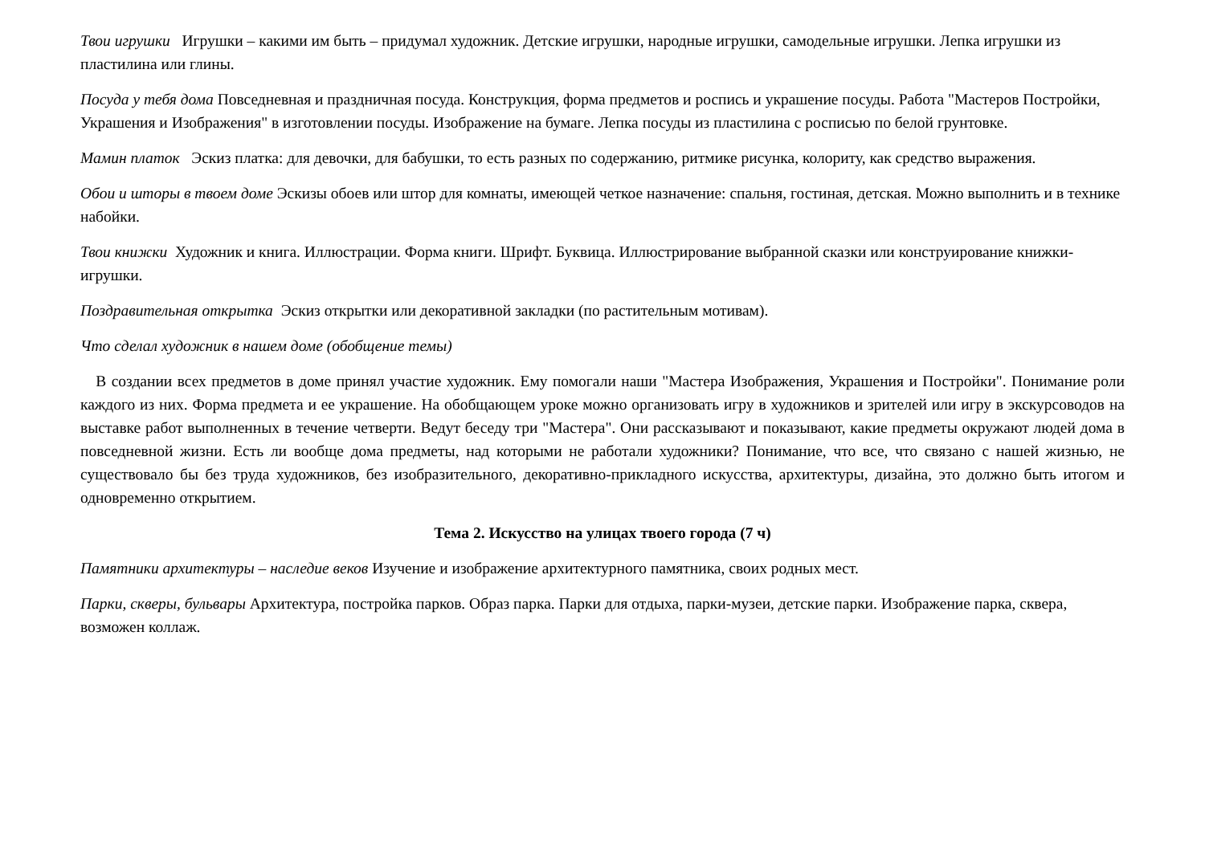Твои игрушки Игрушки – какими им быть – придумал художник. Детские игрушки, народные игрушки, самодельные игрушки. Лепка игрушки из пластилина или глины.
Посуда у тебя дома Повседневная и праздничная посуда. Конструкция, форма предметов и роспись и украшение посуды. Работа "Мастеров Постройки, Украшения и Изображения" в изготовлении посуды. Изображение на бумаге. Лепка посуды из пластилина с росписью по белой грунтовке.
Мамин платок Эскиз платка: для девочки, для бабушки, то есть разных по содержанию, ритмике рисунка, колориту, как средство выражения.
Обои и шторы в твоем доме Эскизы обоев или штор для комнаты, имеющей четкое назначение: спальня, гостиная, детская. Можно выполнить и в технике набойки.
Твои книжки Художник и книга. Иллюстрации. Форма книги. Шрифт. Буквица. Иллюстрирование выбранной сказки или конструирование книжки-игрушки.
Поздравительная открытка Эскиз открытки или декоративной закладки (по растительным мотивам).
Что сделал художник в нашем доме (обобщение темы)
В создании всех предметов в доме принял участие художник. Ему помогали наши "Мастера Изображения, Украшения и Постройки". Понимание роли каждого из них. Форма предмета и ее украшение. На обобщающем уроке можно организовать игру в художников и зрителей или игру в экскурсоводов на выставке работ выполненных в течение четверти. Ведут беседу три "Мастера". Они рассказывают и показывают, какие предметы окружают людей дома в повседневной жизни. Есть ли вообще дома предметы, над которыми не работали художники? Понимание, что все, что связано с нашей жизнью, не существовало бы без труда художников, без изобразительного, декоративно-прикладного искусства, архитектуры, дизайна, это должно быть итогом и одновременно открытием.
Тема 2. Искусство на улицах твоего города (7 ч)
Памятники архитектуры – наследие веков Изучение и изображение архитектурного памятника, своих родных мест.
Парки, скверы, бульвары Архитектура, постройка парков. Образ парка. Парки для отдыха, парки-музеи, детские парки. Изображение парка, сквера, возможен коллаж.